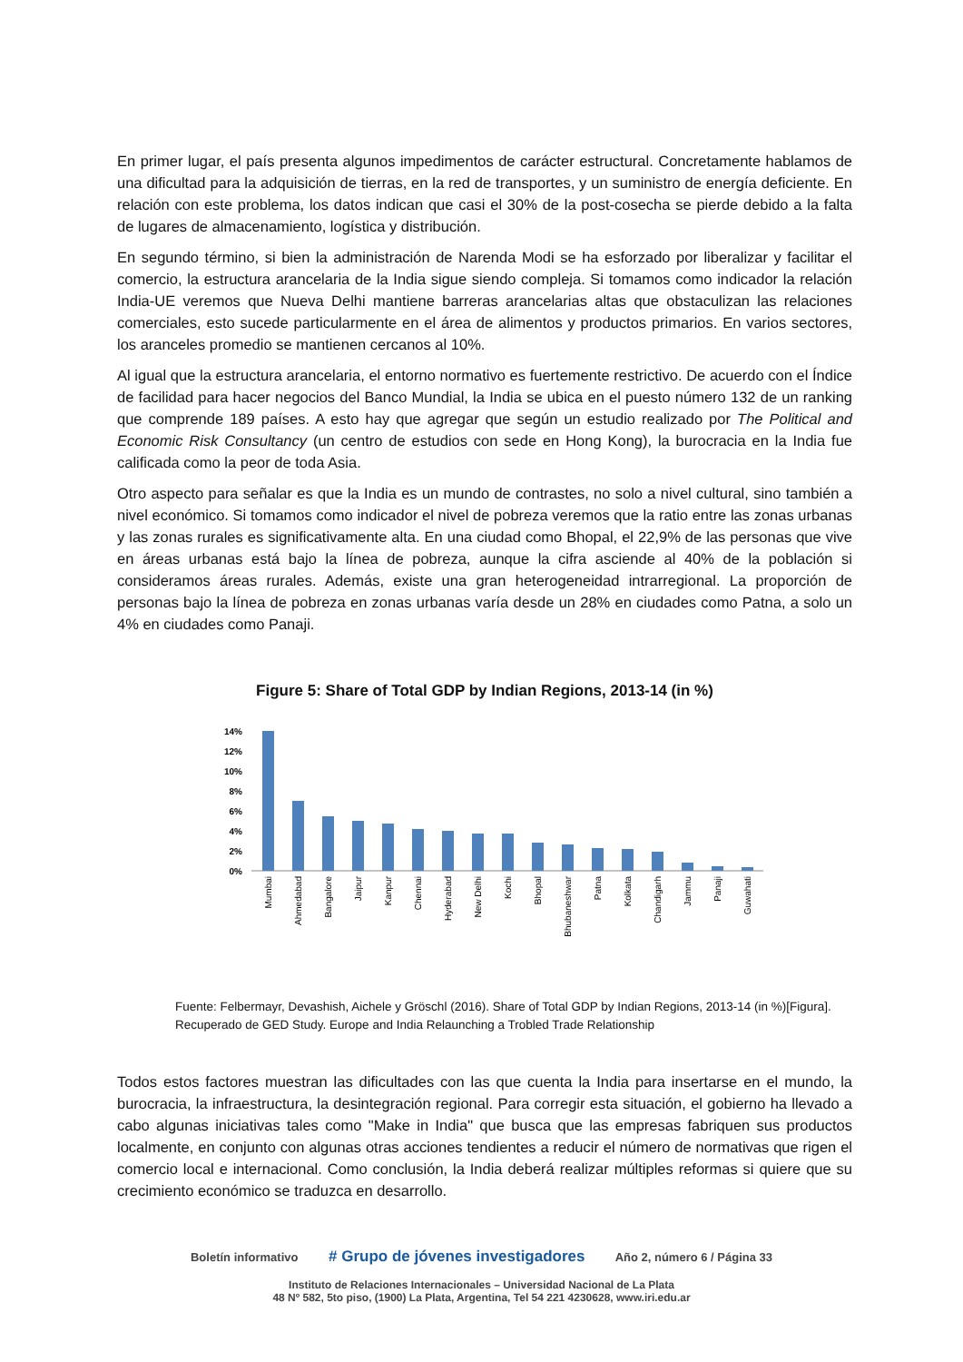En primer lugar, el país presenta algunos impedimentos de carácter estructural. Concretamente hablamos de una dificultad para la adquisición de tierras, en la red de transportes, y un suministro de energía deficiente. En relación con este problema, los datos indican que casi el 30% de la post-cosecha se pierde debido a la falta de lugares de almacenamiento, logística y distribución.
En segundo término, si bien la administración de Narenda Modi se ha esforzado por liberalizar y facilitar el comercio, la estructura arancelaria de la India sigue siendo compleja. Si tomamos como indicador la relación India-UE veremos que Nueva Delhi mantiene barreras arancelarias altas que obstaculizan las relaciones comerciales, esto sucede particularmente en el área de alimentos y productos primarios. En varios sectores, los aranceles promedio se mantienen cercanos al 10%.
Al igual que la estructura arancelaria, el entorno normativo es fuertemente restrictivo. De acuerdo con el Índice de facilidad para hacer negocios del Banco Mundial, la India se ubica en el puesto número 132 de un ranking que comprende 189 países. A esto hay que agregar que según un estudio realizado por The Political and Economic Risk Consultancy (un centro de estudios con sede en Hong Kong), la burocracia en la India fue calificada como la peor de toda Asia.
Otro aspecto para señalar es que la India es un mundo de contrastes, no solo a nivel cultural, sino también a nivel económico. Si tomamos como indicador el nivel de pobreza veremos que la ratio entre las zonas urbanas y las zonas rurales es significativamente alta. En una ciudad como Bhopal, el 22,9% de las personas que vive en áreas urbanas está bajo la línea de pobreza, aunque la cifra asciende al 40% de la población si consideramos áreas rurales. Además, existe una gran heterogeneidad intrarregional. La proporción de personas bajo la línea de pobreza en zonas urbanas varía desde un 28% en ciudades como Patna, a solo un 4% en ciudades como Panaji.
Figure 5: Share of Total GDP by Indian Regions, 2013-14 (in %)
14%
12%
10%
8%
6%
4%
2%
0%
Mumbai
Ahmedabad
Bangalore
Jaipur
Kanpur
Chennai
Hyderabad
New Delhi
Kochi
Bhopal
Bhubaneshwar
Patna
Kolkata
Chandigarh
Jammu
Panaji
Guwahati
Fuente: Felbermayr, Devashish, Aichele y Gröschl (2016). Share of Total GDP by Indian Regions, 2013-14 (in %)[Figura]. Recuperado de GED Study. Europe and India Relaunching a Trobled Trade Relationship
Todos estos factores muestran las dificultades con las que cuenta la India para insertarse en el mundo, la burocracia, la infraestructura, la desintegración regional. Para corregir esta situación, el gobierno ha llevado a cabo algunas iniciativas tales como "Make in India" que busca que las empresas fabriquen sus productos localmente, en conjunto con algunas otras acciones tendientes a reducir el número de normativas que rigen el comercio local e internacional. Como conclusión, la India deberá realizar múltiples reformas si quiere que su crecimiento económico se traduzca en desarrollo.
Boletín informativo # Grupo de jóvenes investigadores Año 2, número 6 / Página 33
Instituto de Relaciones Internacionales – Universidad Nacional de La Plata
48 Nº 582, 5to piso, (1900) La Plata, Argentina, Tel 54 221 4230628, www.iri.edu.ar